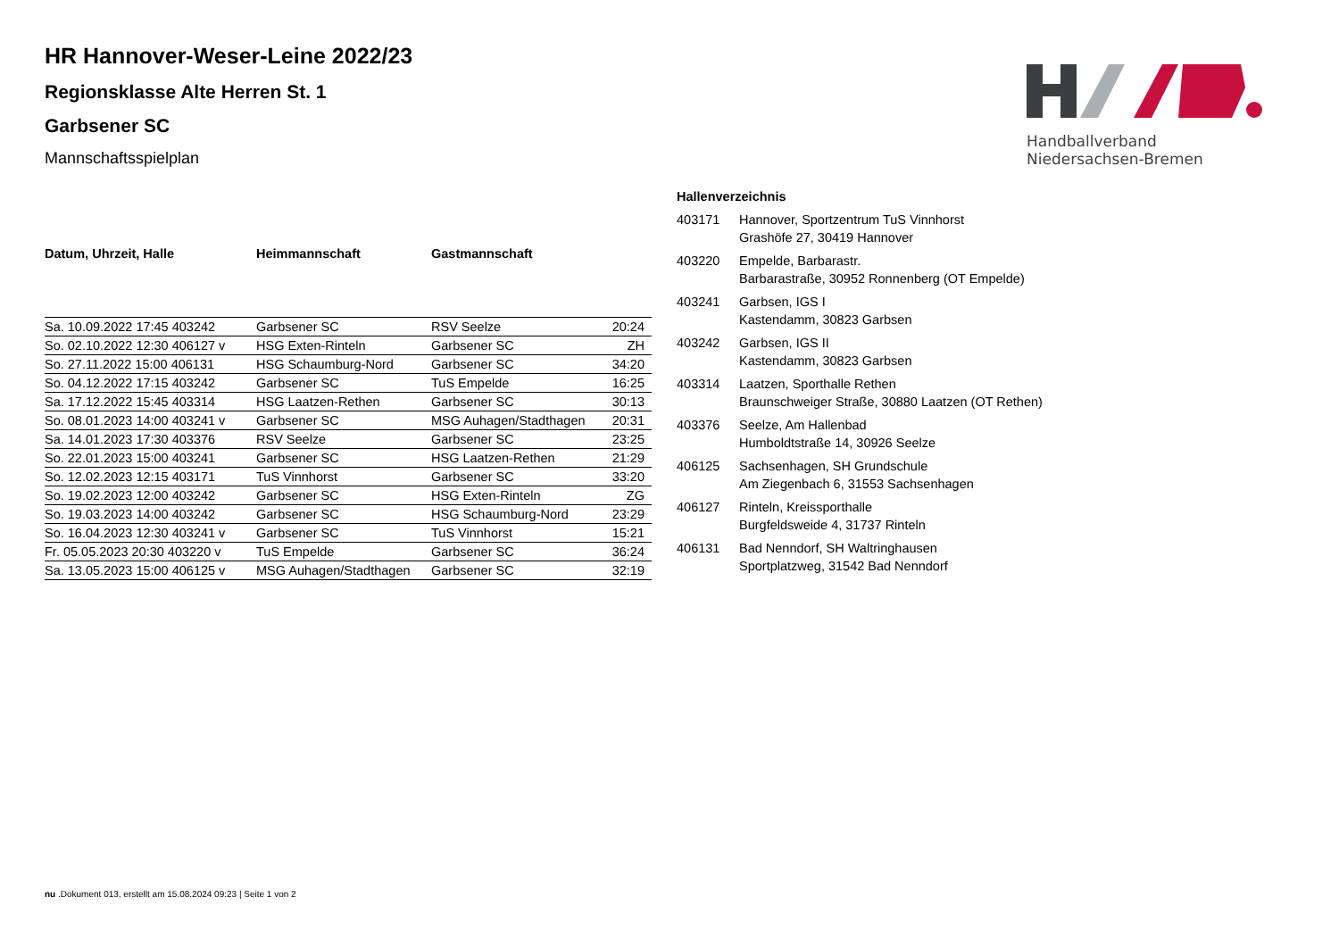HR Hannover-Weser-Leine 2022/23
Regionsklasse Alte Herren St. 1
Garbsener SC
Mannschaftsspielplan
Handballverband Niedersachsen-Bremen
| Datum, Uhrzeit, Halle | Heimmannschaft | Gastmannschaft | |
| --- | --- | --- | --- |
| Sa. 10.09.2022 17:45 403242 | Garbsener SC | RSV Seelze | 20:24 |
| So. 02.10.2022 12:30 406127 v | HSG Exten-Rinteln | Garbsener SC | ZH |
| So. 27.11.2022 15:00 406131 | HSG Schaumburg-Nord | Garbsener SC | 34:20 |
| So. 04.12.2022 17:15 403242 | Garbsener SC | TuS Empelde | 16:25 |
| Sa. 17.12.2022 15:45 403314 | HSG Laatzen-Rethen | Garbsener SC | 30:13 |
| So. 08.01.2023 14:00 403241 v | Garbsener SC | MSG Auhagen/Stadthagen | 20:31 |
| Sa. 14.01.2023 17:30 403376 | RSV Seelze | Garbsener SC | 23:25 |
| So. 22.01.2023 15:00 403241 | Garbsener SC | HSG Laatzen-Rethen | 21:29 |
| So. 12.02.2023 12:15 403171 | TuS Vinnhorst | Garbsener SC | 33:20 |
| So. 19.02.2023 12:00 403242 | Garbsener SC | HSG Exten-Rinteln | ZG |
| So. 19.03.2023 14:00 403242 | Garbsener SC | HSG Schaumburg-Nord | 23:29 |
| So. 16.04.2023 12:30 403241 v | Garbsener SC | TuS Vinnhorst | 15:21 |
| Fr. 05.05.2023 20:30 403220 v | TuS Empelde | Garbsener SC | 36:24 |
| Sa. 13.05.2023 15:00 406125 v | MSG Auhagen/Stadthagen | Garbsener SC | 32:19 |
Hallenverzeichnis
| 403171 | Hannover, Sportzentrum TuS Vinnhorst Grashöfe 27, 30419 Hannover |
| 403220 | Empelde, Barbarastr. Barbarastraße, 30952 Ronnenberg (OT Empelde) |
| 403241 | Garbsen, IGS I Kastendamm, 30823 Garbsen |
| 403242 | Garbsen, IGS II Kastendamm, 30823 Garbsen |
| 403314 | Laatzen, Sporthalle Rethen Braunschweiger Straße, 30880 Laatzen (OT Rethen) |
| 403376 | Seelze, Am Hallenbad Humboldtstraße 14, 30926 Seelze |
| 406125 | Sachsenhagen, SH Grundschule Am Ziegenbach 6, 31553 Sachsenhagen |
| 406127 | Rinteln, Kreissporthalle Burgfeldsweide 4, 31737 Rinteln |
| 406131 | Bad Nenndorf, SH Waltringhausen Sportplatzweg, 31542 Bad Nenndorf |
nu .Dokument 013, erstellt am 15.08.2024 09:23 | Seite 1 von 2